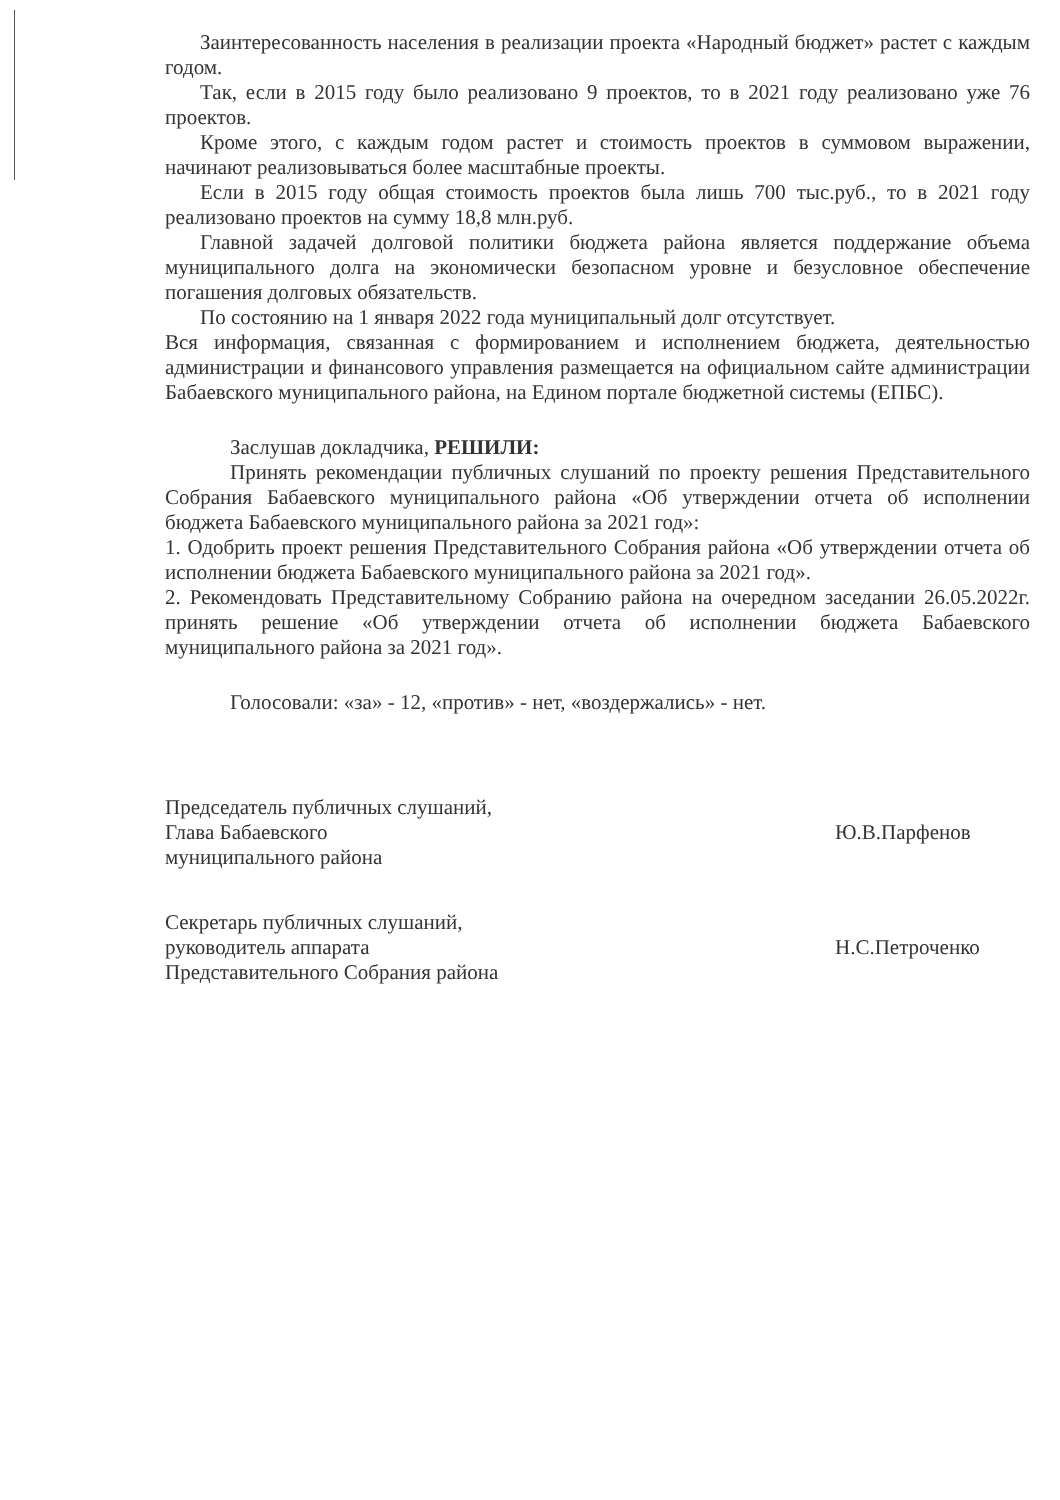Заинтересованность населения в реализации проекта «Народный бюджет» растет с каждым годом.
Так, если в 2015 году было реализовано 9 проектов, то в 2021 году реализовано уже 76 проектов.
Кроме этого, с каждым годом растет и стоимость проектов в суммовом выражении, начинают реализовываться более масштабные проекты.
Если в 2015 году общая стоимость проектов была лишь 700 тыс.руб., то в 2021 году реализовано проектов на сумму 18,8 млн.руб.
Главной задачей долговой политики бюджета района является поддержание объема муниципального долга на экономически безопасном уровне и безусловное обеспечение погашения долговых обязательств.
По состоянию на 1 января 2022 года муниципальный долг отсутствует.
Вся информация, связанная с формированием и исполнением бюджета, деятельностью администрации и финансового управления размещается на официальном сайте администрации Бабаевского муниципального района, на Едином портале бюджетной системы (ЕПБС).
Заслушав докладчика, РЕШИЛИ:
Принять рекомендации публичных слушаний по проекту решения Представительного Собрания Бабаевского муниципального района «Об утверждении отчета об исполнении бюджета Бабаевского муниципального района за 2021 год»:
1. Одобрить проект решения Представительного Собрания района «Об утверждении отчета об исполнении бюджета Бабаевского муниципального района за 2021 год».
2. Рекомендовать Представительному Собранию района на очередном заседании 26.05.2022г. принять решение «Об утверждении отчета об исполнении бюджета Бабаевского муниципального района за 2021 год».
Голосовали: «за» - 12, «против» - нет, «воздержались» - нет.
Председатель публичных слушаний,
Глава Бабаевского
муниципального района
Ю.В.Парфенов
Секретарь публичных слушаний,
руководитель аппарата
Представительного Собрания района
Н.С.Петроченко